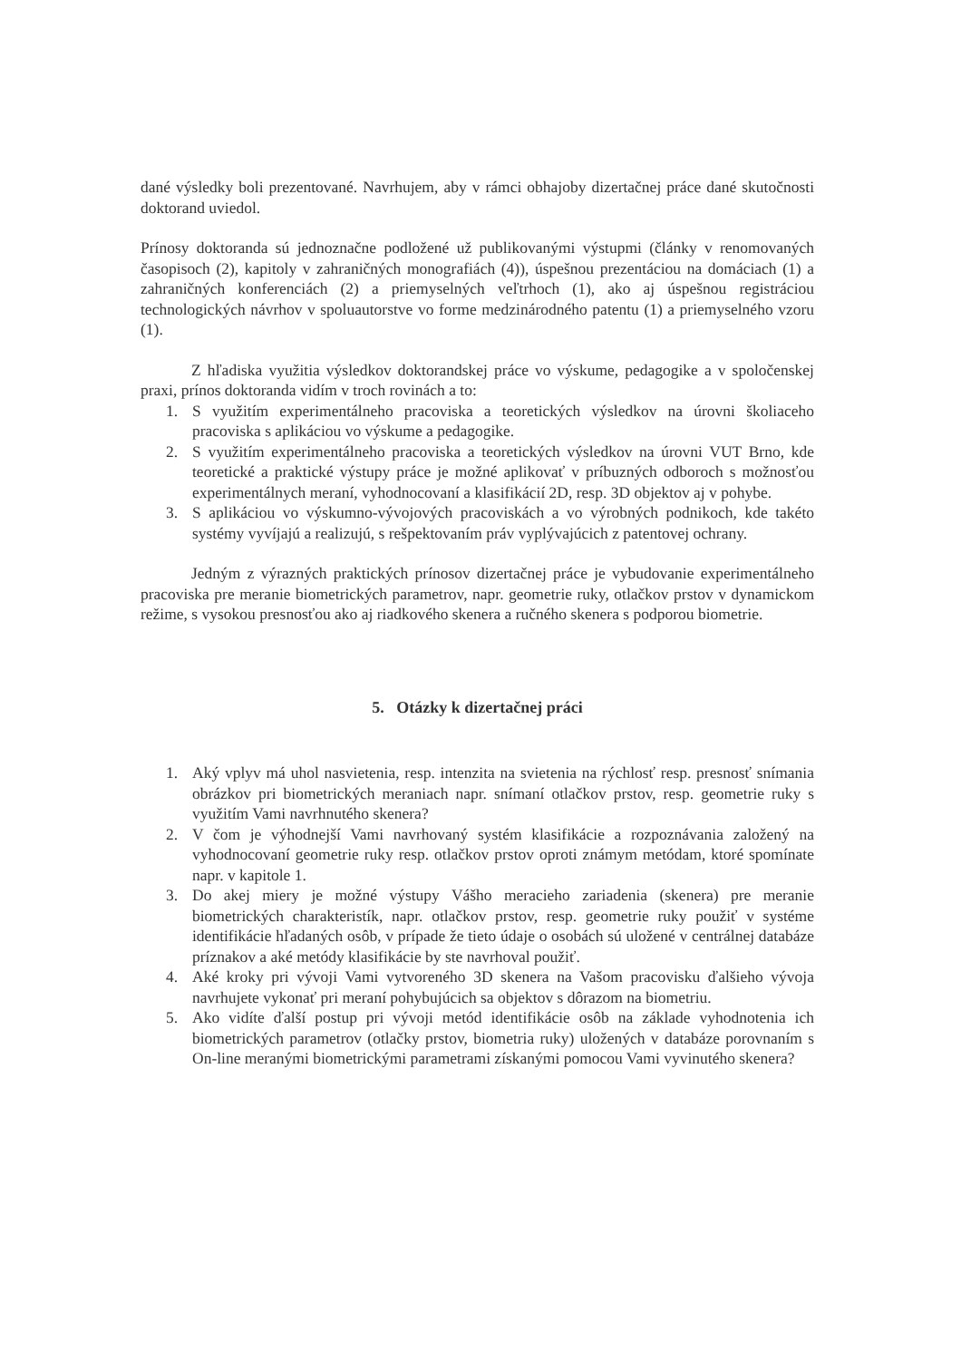dané výsledky boli prezentované. Navrhujem, aby v rámci obhajoby dizertačnej práce dané skutočnosti doktorand uviedol.
Prínosy doktoranda sú jednoznačne podložené už publikovanými výstupmi (články v renomovaných časopisoch (2), kapitoly v zahraničných monografiách (4)), úspešnou prezentáciou na domáciach (1) a zahraničných konferenciách (2) a priemyselných veľtrhoch (1), ako aj úspešnou registráciou technologických návrhov v spoluautorstve vo forme medzinárodného patentu (1) a priemyselného vzoru (1).
Z hľadiska využitia výsledkov doktorandskej práce vo výskume, pedagogike a v spoločenskej praxi, prínos doktoranda vidím v troch rovinách a to:
1. S využitím experimentálneho pracoviska a teoretických výsledkov na úrovni školiaceho pracoviska s aplikáciou vo výskume a pedagogike.
2. S využitím experimentálneho pracoviska a teoretických výsledkov na úrovni VUT Brno, kde teoretické a praktické výstupy práce je možné aplikovať v príbuzných odboroch s možnosťou experimentálnych meraní, vyhodnocovaní a klasifikácií 2D, resp. 3D objektov aj v pohybe.
3. S aplikáciou vo výskumno-vývojových pracoviskách a vo výrobných podnikoch, kde takéto systémy vyvíjajú a realizujú, s rešpektovaním práv vyplývajúcich z patentovej ochrany.
Jedným z výrazných praktických prínosov dizertačnej práce je vybudovanie experimentálneho pracoviska pre meranie biometrických parametrov, napr. geometrie ruky, otlačkov prstov v dynamickom režime, s vysokou presnosťou ako aj riadkového skenera a ručného skenera s podporou biometrie.
5. Otázky k dizertačnej práci
1. Aký vplyv má uhol nasvietenia, resp. intenzita na svietenia na rýchlosť resp. presnosť snímania obrázkov pri biometrických meraniach napr. snímaní otlačkov prstov, resp. geometrie ruky s využitím Vami navrhnutého skenera?
2. V čom je výhodnejší Vami navrhovaný systém klasifikácie a rozpoznávania založený na vyhodnocovaní geometrie ruky resp. otlačkov prstov oproti známym metódam, ktoré spomínate napr. v kapitole 1.
3. Do akej miery je možné výstupy Vášho meracieho zariadenia (skenera) pre meranie biometrických charakteristík, napr. otlačkov prstov, resp. geometrie ruky použiť v systéme identifikácie hľadaných osôb, v prípade že tieto údaje o osobách sú uložené v centrálnej databáze príznakov a aké metódy klasifikácie by ste navrhoval použiť.
4. Aké kroky pri vývoji Vami vytvoreného 3D skenera na Vašom pracovisku ďalšieho vývoja navrhujete vykonať pri meraní pohybujúcich sa objektov s dôrazom na biometriu.
5. Ako vidíte ďalší postup pri vývoji metód identifikácie osôb na základe vyhodnotenia ich biometrických parametrov (otlačky prstov, biometria ruky) uložených v databáze porovnaním s On-line meranými biometrickými parametrami získanými pomocou Vami vyvinutého skenera?